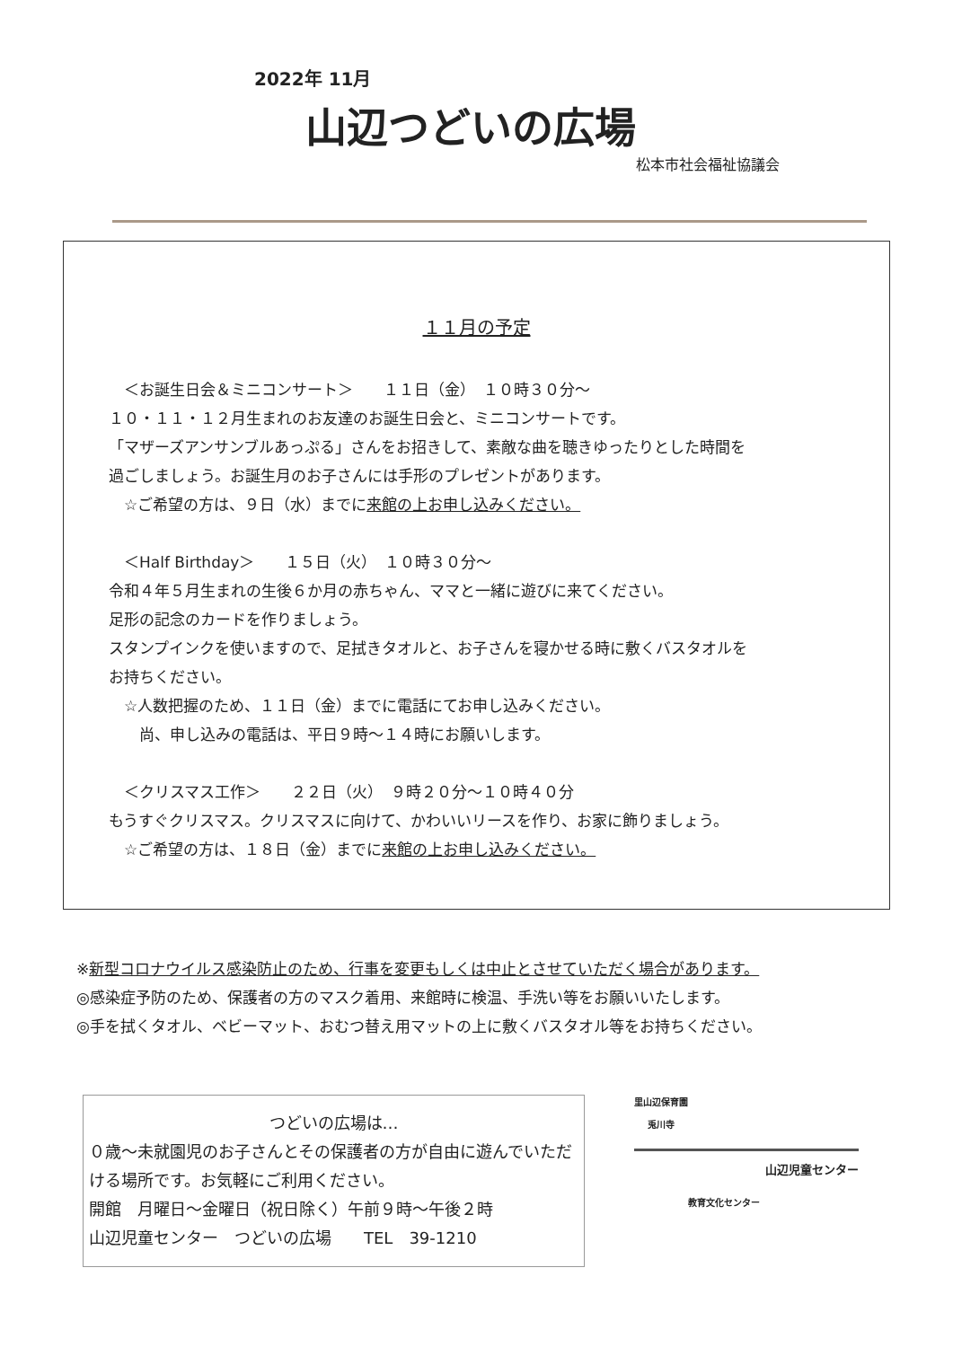2022年 11月
山辺つどいの広場
松本市社会福祉協議会
１１月の予定
　＜お誕生日会＆ミニコンサート＞　　１１日（金）　１０時３０分～
１０・１１・１２月生まれのお友達のお誕生日会と、ミニコンサートです。
「マザーズアンサンブルあっぷる」さんをお招きして、素敵な曲を聴きゆったりとした時間を
過ごしましょう。お誕生月のお子さんには手形のプレゼントがあります。
　☆ご希望の方は、９日（水）までに来館の上お申し込みください。
　＜Half Birthday＞　　１５日（火）　１０時３０分～
令和４年５月生まれの生後６か月の赤ちゃん、ママと一緒に遊びに来てください。
足形の記念のカードを作りましょう。
スタンプインクを使いますので、足拭きタオルと、お子さんを寝かせる時に敷くバスタオルを
お持ちください。
　☆人数把握のため、１１日（金）までに電話にてお申し込みください。
　　尚、申し込みの電話は、平日９時～１４時にお願いします。
　＜クリスマス工作＞　　２２日（火）　９時２０分～１０時４０分
もうすぐクリスマス。クリスマスに向けて、かわいいリースを作り、お家に飾りましょう。
　☆ご希望の方は、１８日（金）までに来館の上お申し込みください。
※新型コロナウイルス感染防止のため、行事を変更もしくは中止とさせていただく場合があります。
◎感染症予防のため、保護者の方のマスク着用、来館時に検温、手洗い等をお願いいたします。
◎手を拭くタオル、ベビーマット、おむつ替え用マットの上に敷くバスタオル等をお持ちください。
つどいの広場は…
０歳～未就園児のお子さんとその保護者の方が自由に遊んでいただける場所です。お気軽にご利用ください。
開館　月曜日～金曜日（祝日除く）午前９時～午後２時
山辺児童センター　つどいの広場　　TEL　39-1210
里山辺保育園
兎川寺
山辺児童センター
教育文化センター